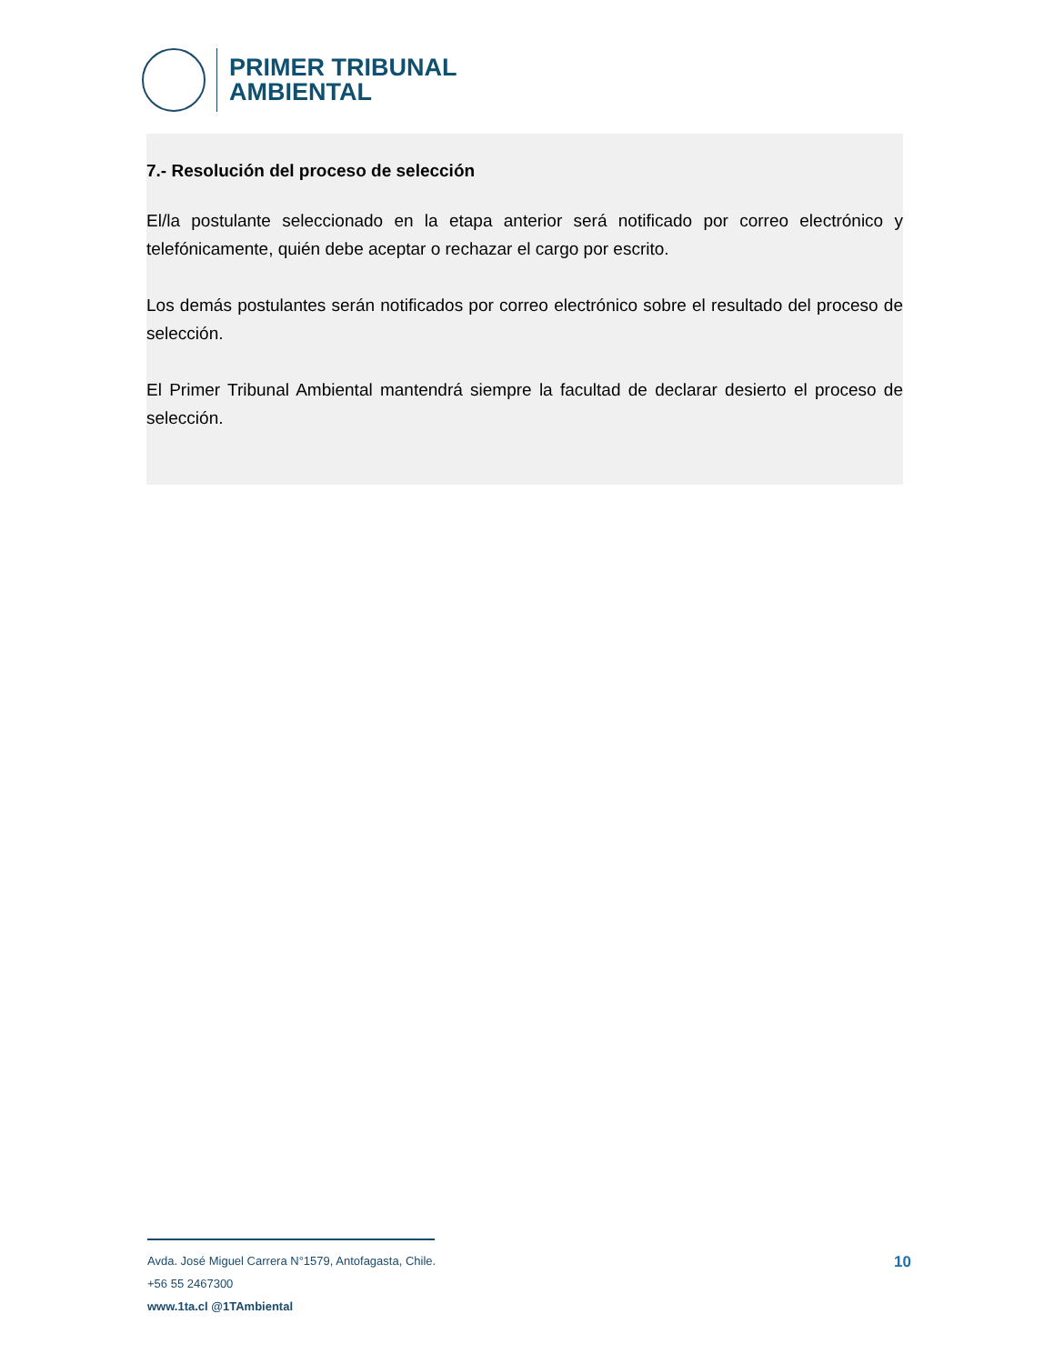PRIMER TRIBUNAL
AMBIENTAL
7.- Resolución del proceso de selección
El/la postulante seleccionado en la etapa anterior será notificado por correo electrónico y telefónicamente, quién debe aceptar o rechazar el cargo por escrito.
Los demás postulantes serán notificados por correo electrónico sobre el resultado del proceso de selección.
El Primer Tribunal Ambiental mantendrá siempre la facultad de declarar desierto el proceso de selección.
Avda. José Miguel Carrera N°1579, Antofagasta, Chile.
+56 55 2467300
www.1ta.cl @1TAmbiental
10